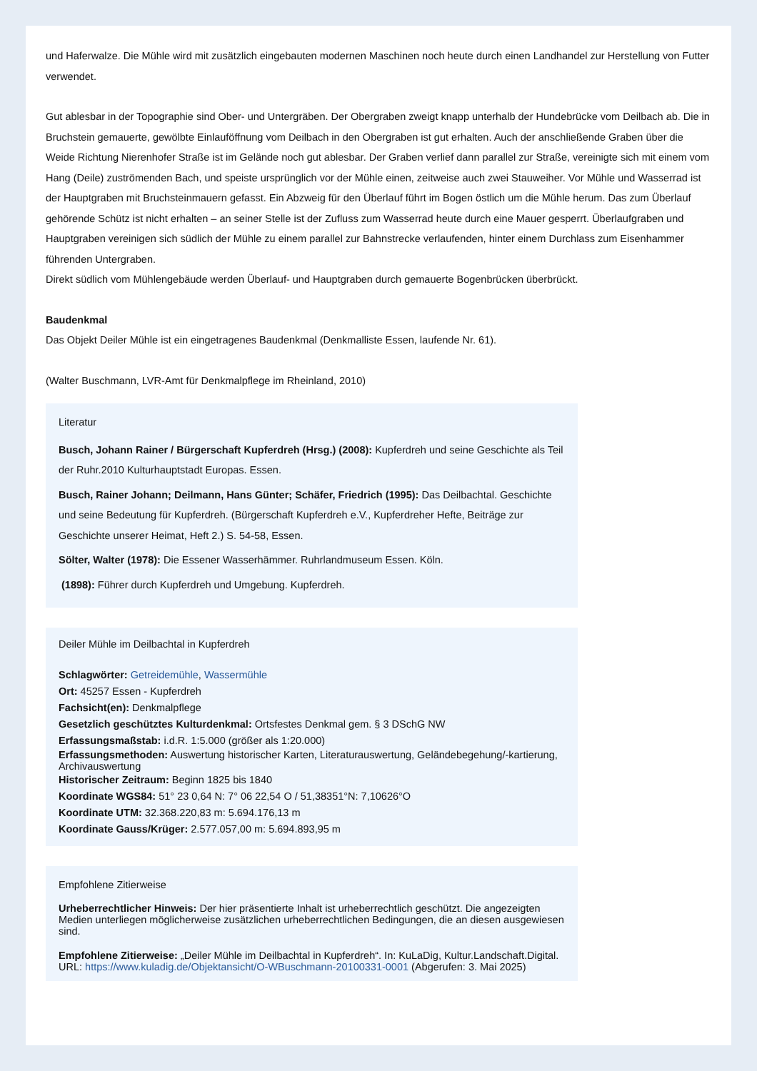und Haferwalze. Die Mühle wird mit zusätzlich eingebauten modernen Maschinen noch heute durch einen Landhandel zur Herstellung von Futter verwendet.
Gut ablesbar in der Topographie sind Ober- und Untergräben. Der Obergraben zweigt knapp unterhalb der Hundebrücke vom Deilbach ab. Die in Bruchstein gemauerte, gewölbte Einlauföffnung vom Deilbach in den Obergraben ist gut erhalten. Auch der anschließende Graben über die Weide Richtung Nierenhofer Straße ist im Gelände noch gut ablesbar. Der Graben verlief dann parallel zur Straße, vereinigte sich mit einem vom Hang (Deile) zuströmenden Bach, und speiste ursprünglich vor der Mühle einen, zeitweise auch zwei Stauweiher. Vor Mühle und Wasserrad ist der Hauptgraben mit Bruchsteinmauern gefasst. Ein Abzweig für den Überlauf führt im Bogen östlich um die Mühle herum. Das zum Überlauf gehörende Schütz ist nicht erhalten – an seiner Stelle ist der Zufluss zum Wasserrad heute durch eine Mauer gesperrt. Überlaufgraben und Hauptgraben vereinigen sich südlich der Mühle zu einem parallel zur Bahnstrecke verlaufenden, hinter einem Durchlass zum Eisenhammer führenden Untergraben.
Direkt südlich vom Mühlengebäude werden Überlauf- und Hauptgraben durch gemauerte Bogenbrücken überbrückt.
Baudenkmal
Das Objekt Deiler Mühle ist ein eingetragenes Baudenkmal (Denkmalliste Essen, laufende Nr. 61).
(Walter Buschmann, LVR-Amt für Denkmalpflege im Rheinland, 2010)
Literatur
Busch, Johann Rainer / Bürgerschaft Kupferdreh (Hrsg.) (2008): Kupferdreh und seine Geschichte als Teil der Ruhr.2010 Kulturhauptstadt Europas. Essen.
Busch, Rainer Johann; Deilmann, Hans Günter; Schäfer, Friedrich (1995): Das Deilbachtal. Geschichte und seine Bedeutung für Kupferdreh. (Bürgerschaft Kupferdreh e.V., Kupferdreher Hefte, Beiträge zur Geschichte unserer Heimat, Heft 2.) S. 54-58, Essen.
Sölter, Walter (1978): Die Essener Wasserhämmer. Ruhrlandmuseum Essen. Köln.
(1898): Führer durch Kupferdreh und Umgebung. Kupferdreh.
Deiler Mühle im Deilbachtal in Kupferdreh
Schlagwörter: Getreidemühle, Wassermühle
Ort: 45257 Essen - Kupferdreh
Fachsicht(en): Denkmalpflege
Gesetzlich geschütztes Kulturdenkmal: Ortsfestes Denkmal gem. § 3 DSchG NW
Erfassungsmaßstab: i.d.R. 1:5.000 (größer als 1:20.000)
Erfassungsmethoden: Auswertung historischer Karten, Literaturauswertung, Geländebegehung/-kartierung, Archivauswertung
Historischer Zeitraum: Beginn 1825 bis 1840
Koordinate WGS84: 51° 23 0,64 N: 7° 06 22,54 O / 51,38351°N: 7,10626°O
Koordinate UTM: 32.368.220,83 m: 5.694.176,13 m
Koordinate Gauss/Krüger: 2.577.057,00 m: 5.694.893,95 m
Empfohlene Zitierweise
Urheberrechtlicher Hinweis: Der hier präsentierte Inhalt ist urheberrechtlich geschützt. Die angezeigten Medien unterliegen möglicherweise zusätzlichen urheberrechtlichen Bedingungen, die an diesen ausgewiesen sind.
Empfohlene Zitierweise: „Deiler Mühle im Deilbachtal in Kupferdreh“. In: KuLaDig, Kultur.Landschaft.Digital. URL: https://www.kuladig.de/Objektansicht/O-WBuschmann-20100331-0001 (Abgerufen: 3. Mai 2025)